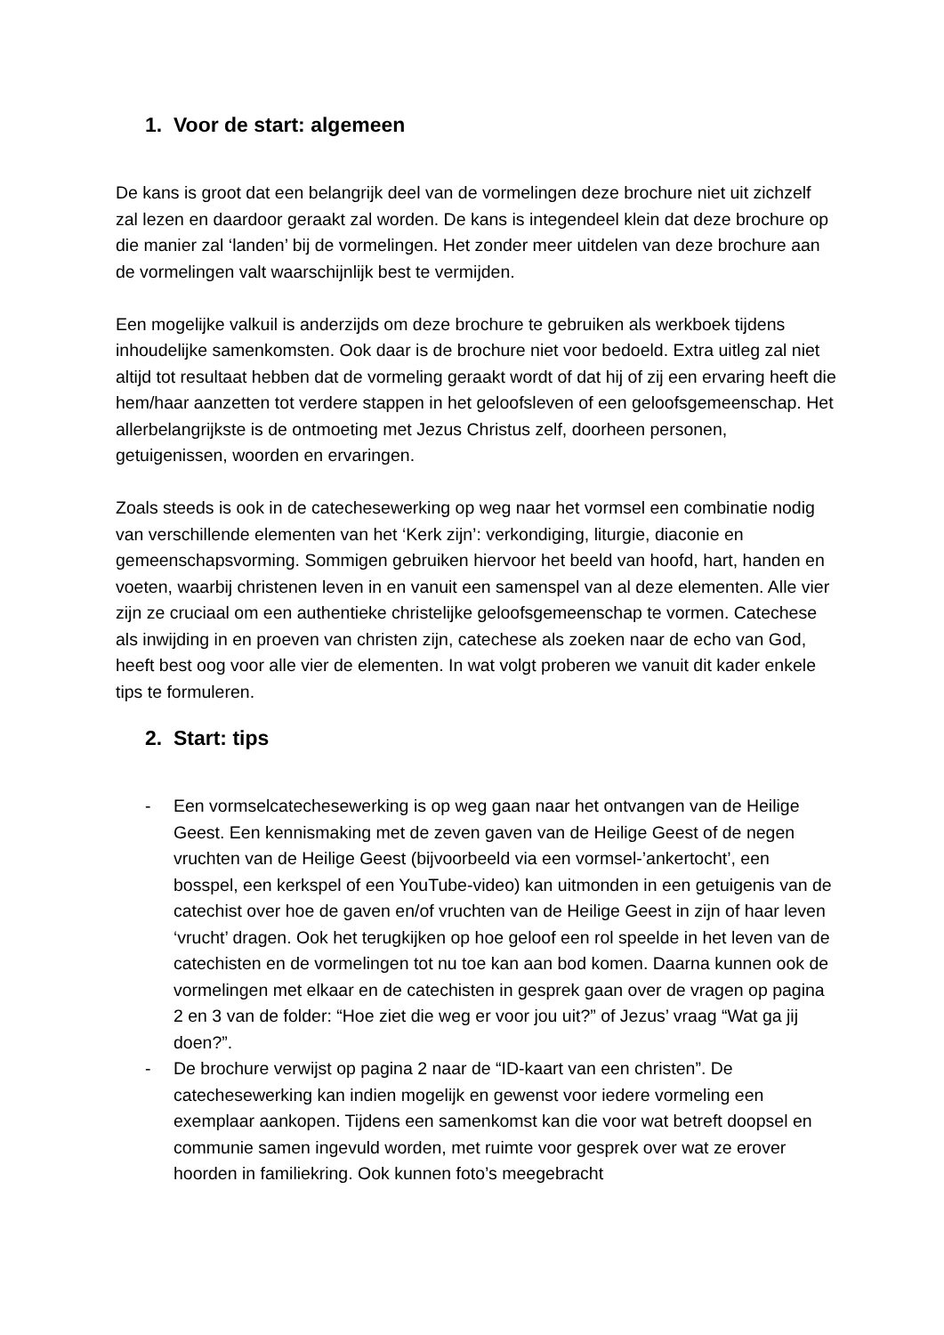1. Voor de start: algemeen
De kans is groot dat een belangrijk deel van de vormelingen deze brochure niet uit zichzelf zal lezen en daardoor geraakt zal worden. De kans is integendeel klein dat deze brochure op die manier zal ‘landen’ bij de vormelingen. Het zonder meer uitdelen van deze brochure aan de vormelingen valt waarschijnlijk best te vermijden.
Een mogelijke valkuil is anderzijds om deze brochure te gebruiken als werkboek tijdens inhoudelijke samenkomsten. Ook daar is de brochure niet voor bedoeld. Extra uitleg zal niet altijd tot resultaat hebben dat de vormeling geraakt wordt of dat hij of zij een ervaring heeft die hem/haar aanzetten tot verdere stappen in het geloofsleven of een geloofsgemeenschap. Het allerbelangrijkste is de ontmoeting met Jezus Christus zelf, doorheen personen, getuigenissen, woorden en ervaringen.
Zoals steeds is ook in de catechesewerking op weg naar het vormsel een combinatie nodig van verschillende elementen van het ‘Kerk zijn’: verkondiging, liturgie, diaconie en gemeenschapsvorming. Sommigen gebruiken hiervoor het beeld van hoofd, hart, handen en voeten, waarbij christenen leven in en vanuit een samenspel van al deze elementen. Alle vier zijn ze cruciaal om een authentieke christelijke geloofsgemeenschap te vormen. Catechese als inwijding in en proeven van christen zijn, catechese als zoeken naar de echo van God, heeft best oog voor alle vier de elementen. In wat volgt proberen we vanuit dit kader enkele tips te formuleren.
2. Start: tips
- Een vormselcatechesewerking is op weg gaan naar het ontvangen van de Heilige Geest. Een kennismaking met de zeven gaven van de Heilige Geest of de negen vruchten van de Heilige Geest (bijvoorbeeld via een vormsel-’ankertocht’, een bosspel, een kerkspel of een YouTube-video) kan uitmonden in een getuigenis van de catechist over hoe de gaven en/of vruchten van de Heilige Geest in zijn of haar leven ‘vrucht’ dragen. Ook het terugkijken op hoe geloof een rol speelde in het leven van de catechisten en de vormelingen tot nu toe kan aan bod komen. Daarna kunnen ook de vormelingen met elkaar en de catechisten in gesprek gaan over de vragen op pagina 2 en 3 van de folder: “Hoe ziet die weg er voor jou uit?” of Jezus’ vraag “Wat ga jij doen?”.
- De brochure verwijst op pagina 2 naar de “ID-kaart van een christen”. De catechesewerking kan indien mogelijk en gewenst voor iedere vormeling een exemplaar aankopen. Tijdens een samenkomst kan die voor wat betreft doopsel en communie samen ingevuld worden, met ruimte voor gesprek over wat ze erover hoorden in familiekring. Ook kunnen foto’s meegebracht